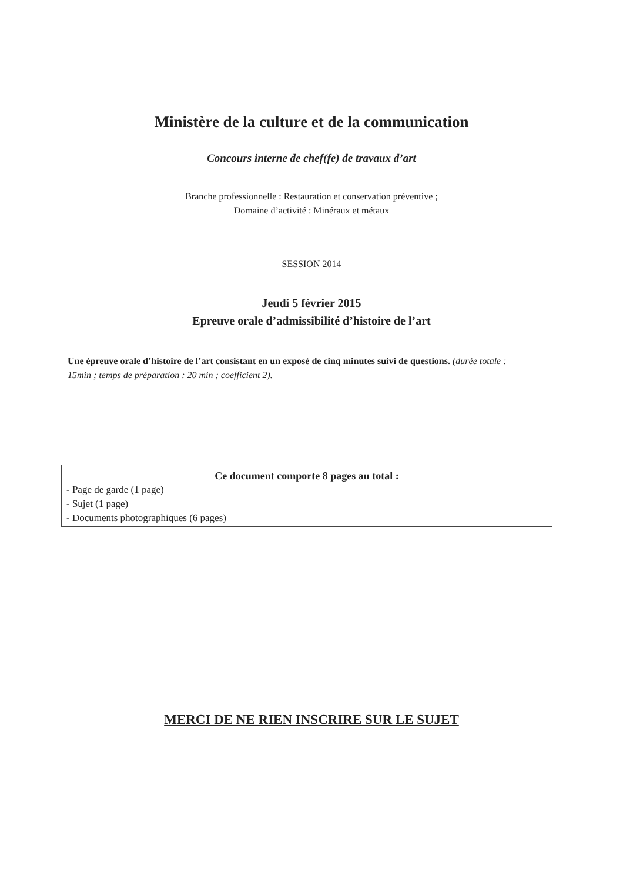Ministère de la culture et de la communication
Concours interne de chef(fe) de travaux d’art
Branche professionnelle : Restauration et conservation préventive ;
Domaine d’activité : Minéraux et métaux
SESSION 2014
Jeudi 5 février 2015
Epreuve orale d’admissibilité d’histoire de l’art
Une épreuve orale d’histoire de l’art consistant en un exposé de cinq minutes suivi de questions. (durée totale : 15min ; temps de préparation : 20 min ; coefficient 2).
Ce document comporte 8 pages au total :
- Page de garde (1 page)
- Sujet (1 page)
- Documents photographiques (6 pages)
MERCI DE NE RIEN INSCRIRE SUR LE SUJET